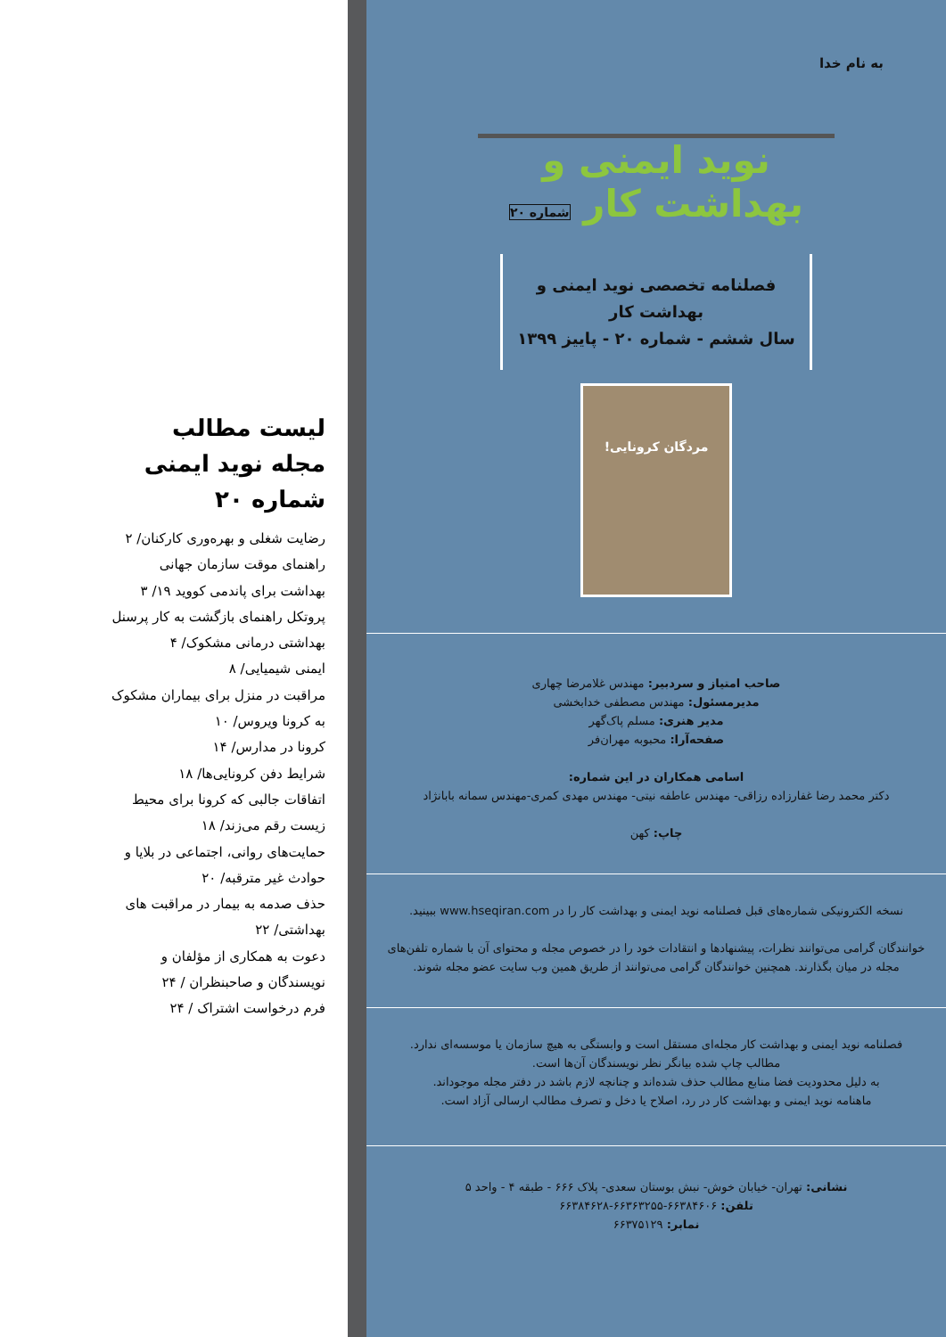به نام خدا
نوید ایمنی و بهداشت کار شماره ۲۰
فصلنامه تخصصی نوید ایمنی و بهداشت کار
سال ششم - شماره ۲۰ - پاییز ۱۳۹۹
مردگان کرونایی!
صاحب امتیاز و سردبیر: مهندس غلامرضا چهاری
مدیرمسئول: مهندس مصطفی خدابخشی
مدیر هنری: مسلم پاک‌گهر
صفحه‌آرا: محبوبه مهران‌فر
اسامی همکاران در این شماره:
دکتر محمد رضا غفارزاده رزاقی- مهندس عاطفه نیتی- مهندس مهدی کمری-مهندس سمانه بابانژاد
چاپ: کهن
نسخه الکترونیکی شماره‌های قبل فصلنامه نوید ایمنی و بهداشت کار را در www.hseqiran.com ببینید.
خوانندگان گرامی می‌توانند نظرات، پیشنهادها و انتقادات خود را در خصوص مجله و محتوای آن با شماره تلفن‌های مجله در میان بگذارند. همچنین خوانندگان گرامی می‌توانند از طریق همین وب سایت عضو مجله شوند.
فصلنامه نوید ایمنی و بهداشت کار مجله‌ای مستقل است و وابستگی به هیچ سازمان یا موسسه‌ای ندارد.
مطالب چاپ شده بیانگر نظر نویسندگان آن‌ها است.
به دلیل محدودیت فضا منابع مطالب حذف شده‌اند و چنانچه لازم باشد در دفتر مجله موجوداند.
ماهنامه نوید ایمنی و بهداشت کار در رد، اصلاح یا دخل و تصرف مطالب ارسالی آزاد است.
نشانی: تهران- خیابان خوش- نبش بوستان سعدی- پلاک ۶۶۶ - طبقه ۴ - واحد ۵
تلفن: ۶۶۳۸۴۶۰۶-۶۶۳۶۳۲۵۵-۶۶۳۸۴۶۲۸
نمابر: ۶۶۳۷۵۱۲۹
لیست مطالب
مجله نوید ایمنی
شماره ۲۰
رضایت شغلی و بهره‌وری کارکنان/ ۲
راهنمای موقت سازمان جهانی بهداشت برای پاندمی کووید ۱۹/ ۳
پروتکل راهنمای بازگشت به کار پرسنل بهداشتی درمانی مشکوک/ ۴
ایمنی شیمیایی/ ۸
مراقبت در منزل برای بیماران مشکوک به کرونا ویروس/ ۱۰
کرونا در مدارس/ ۱۴
شرایط دفن کرونایی‌ها/ ۱۸
اتفاقات جالبی که کرونا برای محیط زیست رقم می‌زند/ ۱۸
حمایت‌های روانی، اجتماعی در بلایا و حوادث غیر مترقبه/ ۲۰
حذف صدمه به بیمار در مراقبت های بهداشتی/ ۲۲
دعوت به همکاری از مؤلفان و نویسندگان و صاحبنظران / ۲۴
فرم درخواست اشتراک / ۲۴